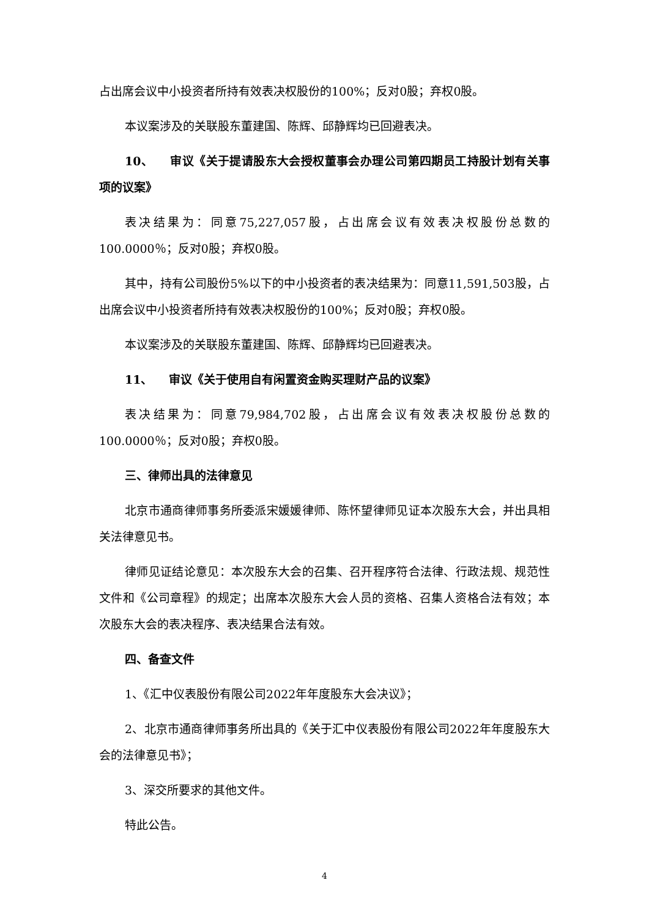占出席会议中小投资者所持有效表决权股份的100%；反对0股；弃权0股。
本议案涉及的关联股东董建国、陈辉、邱静辉均已回避表决。
10、 审议《关于提请股东大会授权董事会办理公司第四期员工持股计划有关事项的议案》
表决结果为：同意75,227,057股，占出席会议有效表决权股份总数的100.0000％；反对0股；弃权0股。
其中，持有公司股份5%以下的中小投资者的表决结果为：同意11,591,503股，占出席会议中小投资者所持有效表决权股份的100%；反对0股；弃权0股。
本议案涉及的关联股东董建国、陈辉、邱静辉均已回避表决。
11、 审议《关于使用自有闲置资金购买理财产品的议案》
表决结果为：同意79,984,702股，占出席会议有效表决权股份总数的100.0000％；反对0股；弃权0股。
三、律师出具的法律意见
北京市通商律师事务所委派宋媛媛律师、陈怀望律师见证本次股东大会，并出具相关法律意见书。
律师见证结论意见：本次股东大会的召集、召开程序符合法律、行政法规、规范性文件和《公司章程》的规定；出席本次股东大会人员的资格、召集人资格合法有效；本次股东大会的表决程序、表决结果合法有效。
四、备查文件
1、《汇中仪表股份有限公司2022年年度股东大会决议》；
2、北京市通商律师事务所出具的《关于汇中仪表股份有限公司2022年年度股东大会的法律意见书》；
3、深交所要求的其他文件。
特此公告。
4